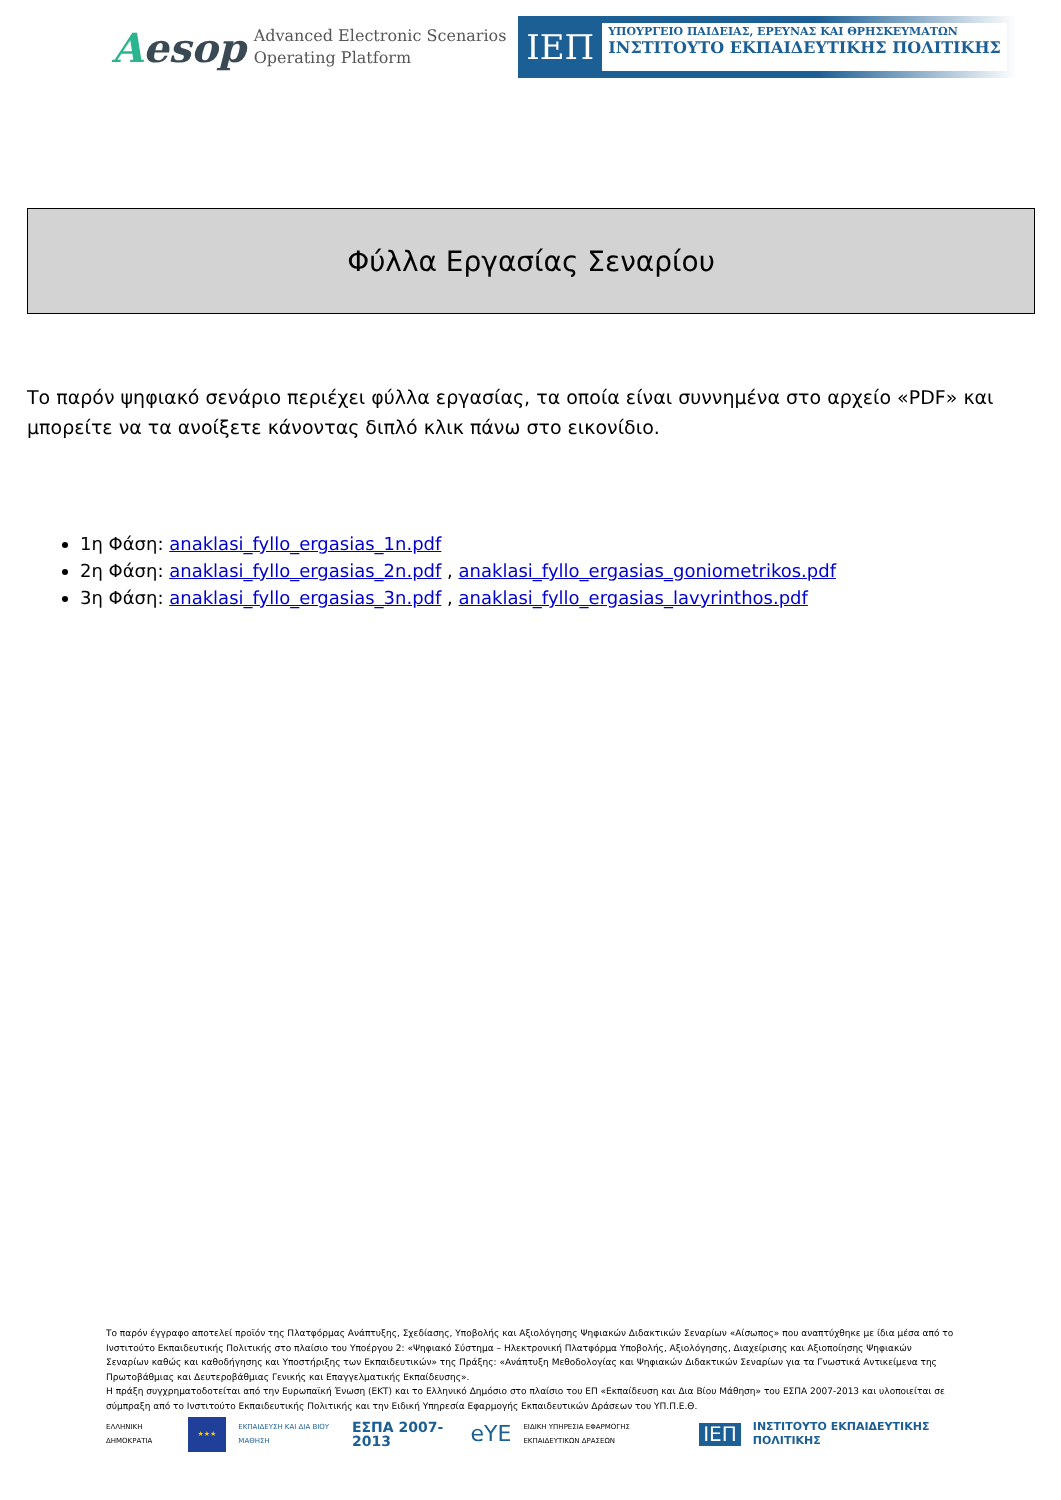Aesop
Advanced Electronic Scenarios
Operating Platform
ΙΕΠ
ΥΠΟΥΡΓΕΙΟ ΠΑΙΔΕΙΑΣ, ΕΡΕΥΝΑΣ ΚΑΙ ΘΡΗΣΚΕΥΜΑΤΩΝ
ΙΝΣΤΙΤΟΥΤΟ ΕΚΠΑΙΔΕΥΤΙΚΗΣ ΠΟΛΙΤΙΚΗΣ
Φύλλα Εργασίας Σεναρίου
Το παρόν ψηφιακό σενάριο περιέχει φύλλα εργασίας, τα οποία είναι συννημένα στο αρχείο «PDF» και μπορείτε να τα ανοίξετε κάνοντας διπλό κλικ πάνω στο εικονίδιο.
1η Φάση: anaklasi_fyllo_ergasias_1n.pdf
2η Φάση: anaklasi_fyllo_ergasias_2n.pdf , anaklasi_fyllo_ergasias_goniometrikos.pdf
3η Φάση: anaklasi_fyllo_ergasias_3n.pdf , anaklasi_fyllo_ergasias_lavyrinthos.pdf
Το παρόν έγγραφο αποτελεί προϊόν της Πλατφόρμας Ανάπτυξης, Σχεδίασης, Υποβολής και Αξιολόγησης Ψηφιακών Διδακτικών Σεναρίων «Αίσωπος» που αναπτύχθηκε με ίδια μέσα από το Ινστιτούτο Εκπαιδευτικής Πολιτικής στο πλαίσιο του Υποέργου 2: «Ψηφιακό Σύστημα – Ηλεκτρονική Πλατφόρμα Υποβολής, Αξιολόγησης, Διαχείρισης και Αξιοποίησης Ψηφιακών Σεναρίων καθώς και καθοδήγησης και Υποστήριξης των Εκπαιδευτικών» της Πράξης: «Ανάπτυξη Μεθοδολογίας και Ψηφιακών Διδακτικών Σεναρίων για τα Γνωστικά Αντικείμενα της Πρωτοβάθμιας και Δευτεροβάθμιας Γενικής και Επαγγελματικής Εκπαίδευσης».
Η πράξη συγχρηματοδοτείται από την Ευρωπαϊκή Ένωση (ΕΚΤ) και το Ελληνικό Δημόσιο στο πλαίσιο του ΕΠ «Εκπαίδευση και Δια Βίου Μάθηση» του ΕΣΠΑ 2007-2013 και υλοποιείται σε σύμπραξη από το Ινστιτούτο Εκπαιδευτικής Πολιτικής και την Ειδική Υπηρεσία Εφαρμογής Εκπαιδευτικών Δράσεων του ΥΠ.Π.Ε.Θ.
ΕΛΛΗΝΙΚΗ ΔΗΜΟΚΡΑΤΙΑ
★★★
ΕΚΠΑΙΔΕΥΣΗ ΚΑΙ ΔΙΑ ΒΙΟΥ ΜΑΘΗΣΗ
ΕΣΠΑ 2007-2013
eYE
ΕΙΔΙΚΗ ΥΠΗΡΕΣΙΑ ΕΦΑΡΜΟΓΗΣ ΕΚΠΑΙΔΕΥΤΙΚΩΝ ΔΡΑΣΕΩΝ
ΙΕΠ
ΙΝΣΤΙΤΟΥΤΟ ΕΚΠΑΙΔΕΥΤΙΚΗΣ ΠΟΛΙΤΙΚΗΣ